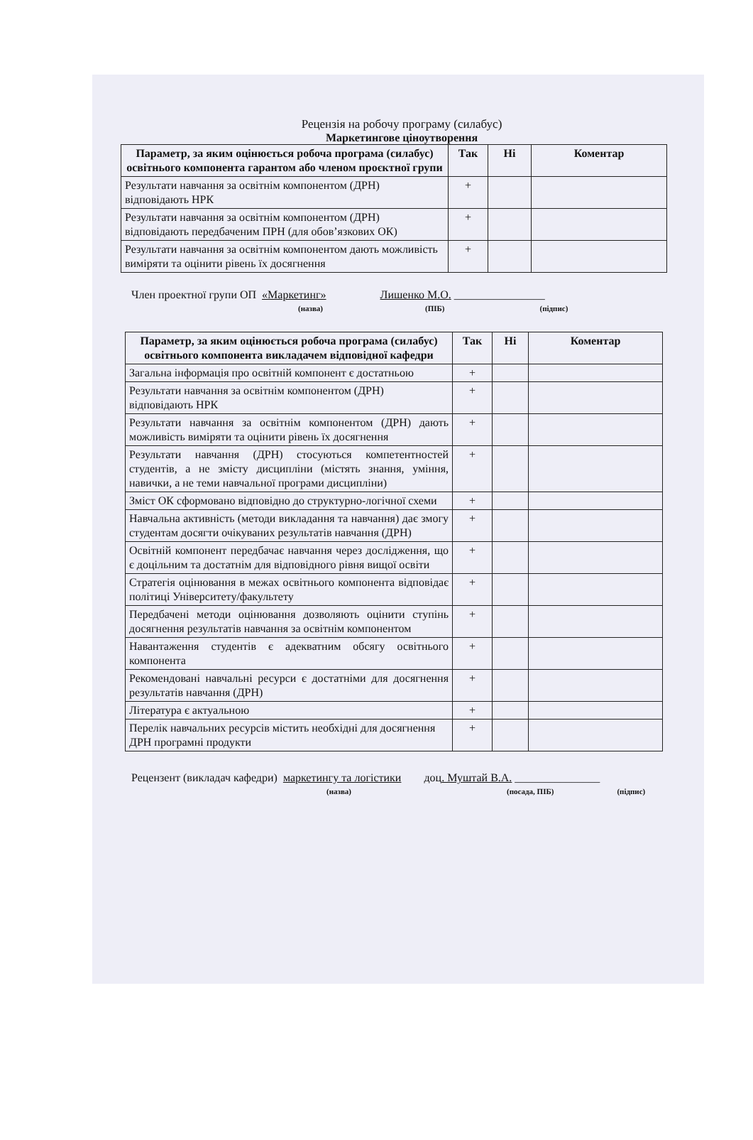Рецензія на робочу програму (силабус)
Маркетингове ціноутворення
| Параметр, за яким оцінюється робоча програма (силабус) освітнього компонента гарантом або членом проєктної групи | Так | Ні | Коментар |
| --- | --- | --- | --- |
| Результати навчання за освітнім компонентом (ДРН) відповідають НРК | + | | |
| Результати навчання за освітнім компонентом (ДРН) відповідають передбаченим ПРН (для обов’язкових ОК) | + | | |
| Результати навчання за освітнім компонентом дають можливість виміряти та оцінити рівень їх досягнення | + | | |
Член проектної групи ОП «Маркетинг» Лишенко М.О. ________________
(назва) (ПІБ) (підпис)
| Параметр, за яким оцінюється робоча програма (силабус) освітнього компонента викладачем відповідної кафедри | Так | Ні | Коментар |
| --- | --- | --- | --- |
| Загальна інформація про освітній компонент є достатньою | + | | |
| Результати навчання за освітнім компонентом (ДРН) відповідають НРК | + | | |
| Результати навчання за освітнім компонентом (ДРН) дають можливість виміряти та оцінити рівень їх досягнення | + | | |
| Результати навчання (ДРН) стосуються компетентностей студентів, а не змісту дисципліни (містять знання, уміння, навички, а не теми навчальної програми дисципліни) | + | | |
| Зміст ОК сформовано відповідно до структурно-логічної схеми | + | | |
| Навчальна активність (методи викладання та навчання) дає змогу студентам досягти очікуваних результатів навчання (ДРН) | + | | |
| Освітній компонент передбачає навчання через дослідження, що є доцільним та достатнім для відповідного рівня вищої освіти | + | | |
| Стратегія оцінювання в межах освітнього компонента відповідає політиці Університету/факультету | + | | |
| Передбачені методи оцінювання дозволяють оцінити ступінь досягнення результатів навчання за освітнім компонентом | + | | |
| Навантаження студентів є адекватним обсягу освітнього компонента | + | | |
| Рекомендовані навчальні ресурси є достатніми для досягнення результатів навчання (ДРН) | + | | |
| Література є актуальною | + | | |
| Перелік навчальних ресурсів містить необхідні для досягнення ДРН програмні продукти | + | | |
Рецензент (викладач кафедри) маркетингу та логістики доц. Муштай В.А. _______________
(назва) (посада, ПІБ) (підпис)